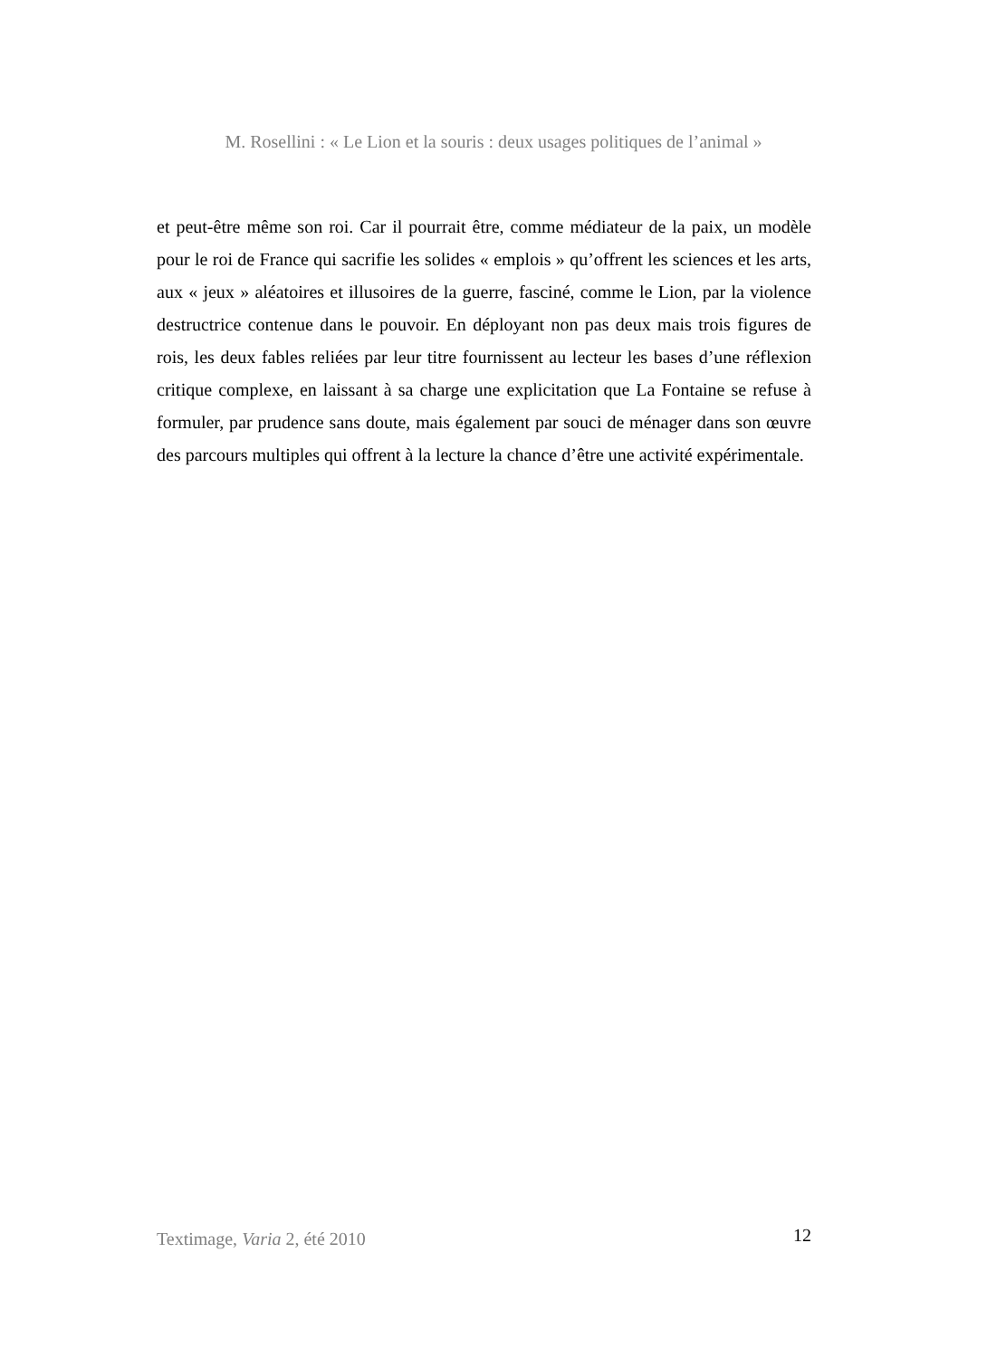M. Rosellini : « Le Lion et la souris : deux usages politiques de l’animal »
et peut-être même son roi. Car il pourrait être, comme médiateur de la paix, un modèle pour le roi de France qui sacrifie les solides « emplois » qu’offrent les sciences et les arts, aux « jeux » aléatoires et illusoires de la guerre, fasciné, comme le Lion, par la violence destructrice contenue dans le pouvoir. En déployant non pas deux mais trois figures de rois, les deux fables reliées par leur titre fournissent au lecteur les bases d’une réflexion critique complexe, en laissant à sa charge une explicitation que La Fontaine se refuse à formuler, par prudence sans doute, mais également par souci de ménager dans son œuvre des parcours multiples qui offrent à la lecture la chance d’être une activité expérimentale.
Textimage, Varia 2, été 2010 12